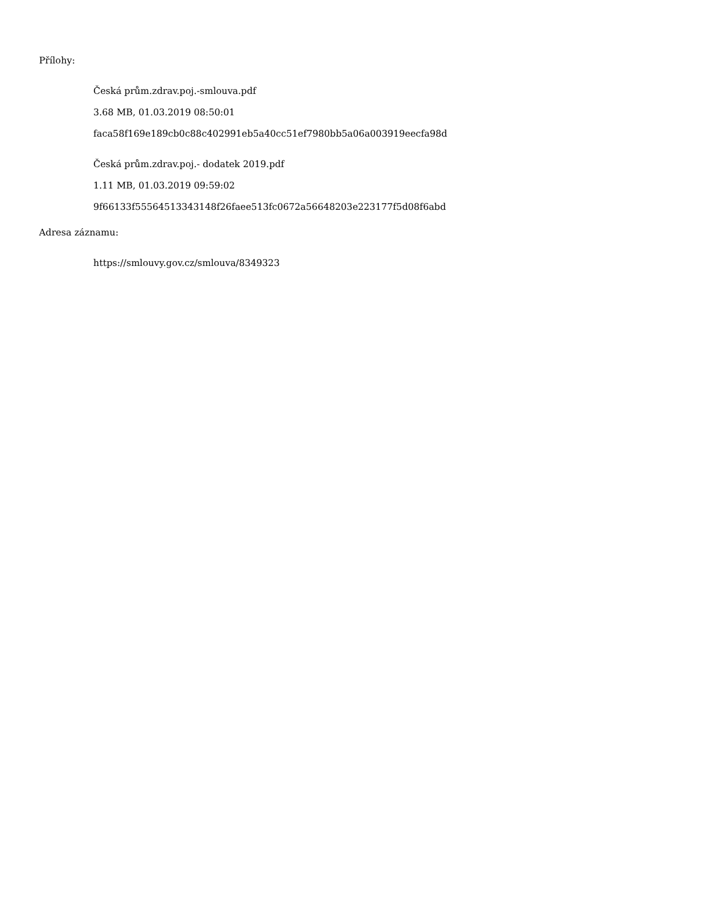Přílohy:
Česká prům.zdrav.poj.-smlouva.pdf
3.68 MB, 01.03.2019 08:50:01
faca58f169e189cb0c88c402991eb5a40cc51ef7980bb5a06a003919eecfa98d
Česká prům.zdrav.poj.- dodatek 2019.pdf
1.11 MB, 01.03.2019 09:59:02
9f66133f55564513343148f26faee513fc0672a56648203e223177f5d08f6abd
Adresa záznamu:
https://smlouvy.gov.cz/smlouva/8349323